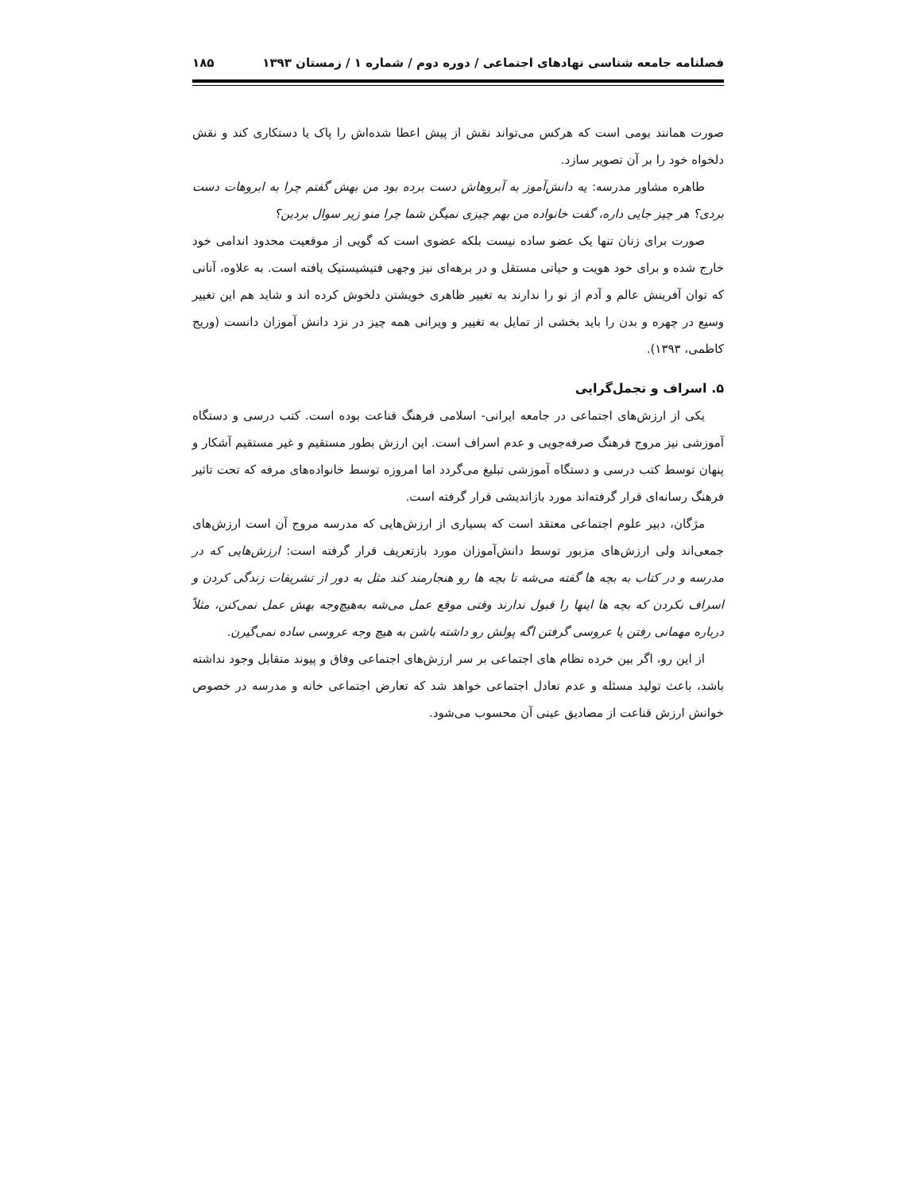فصلنامه جامعه شناسی نهادهای اجتماعی / دوره دوم / شماره ۱ / زمستان ۱۳۹۳ ۱۸۵
صورت همانند بومی است که هرکس می‌تواند نقش از پیش اعطا شده‌اش را پاک یا دستکاری کند و نقش دلخواه خود را بر آن تصویر سازد.
طاهره مشاور مدرسه: یه دانش‌آموز به آبروهاش دست برده بود من بهش گفتم چرا به ابروهات دست بردی؟ هر چیز جایی داره، گفت خانواده من بهم چیزی نمیگن شما چرا منو زیر سوال بردین؟
صورت برای زنان تنها یک عضو ساده نیست بلکه عضوی است که گویی از موقعیت محدود اندامی خود خارج شده و برای خود هویت و حیاتی مستقل و در برهه‌ای نیز وجهی فتیشیستیک یافته است. به علاوه، آنانی که توان آفرینش عالم و آدم از نو را ندارند به تغییر ظاهری خویشتن دلخوش کرده اند و شاید هم این تغییر وسیع در چهره و بدن را باید بخشی از تمایل به تغییر و ویرانی همه چیز در نزد دانش آموزان دانست (وریج کاظمی، ۱۳۹۳).
۵. اسراف و تجمل‌گرایی
یکی از ارزش‌های اجتماعی در جامعه ایرانی- اسلامی فرهنگ قناعت بوده است. کتب درسی و دستگاه آموزشی نیز مروج فرهنگ صرفه‌جویی و عدم اسراف است. این ارزش بطور مستقیم و غیر مستقیم آشکار و پنهان توسط کتب درسی و دستگاه آموزشی تبلیغ می‌گردد اما امروزه توسط خانواده‌های مرفه که تحت تاثیر فرهنگ رسانه‌ای قرار گرفته‌اند مورد بازاندیشی قرار گرفته است.
مژگان، دبیر علوم اجتماعی معتقد است که بسیاری از ارزش‌هایی که مدرسه مروج آن است ارزش‌های جمعی‌اند ولی ارزش‌های مزبور توسط دانش‌آموزان مورد بازتعریف قرار گرفته است: ارزش‌هایی که در مدرسه و در کتاب به بچه ها گفته می‌شه تا بچه ها رو هنجارمند کند مثل به دور از تشریفات زندگی کردن و اسراف نکردن که بچه ها اینها را قبول ندارند وقتی موقع عمل می‌شه به‌هیچ‌وجه بهش عمل نمی‌کنن، مثلاً درباره مهمانی رفتن یا عروسی گرفتن اگه پولش رو داشته باشن به هیچ وجه عروسی ساده نمی‌گیرن.
از این رو، اگر بین خرده نظام های اجتماعی بر سر ارزش‌های اجتماعی وفاق و پیوند متقابل وجود نداشته باشد، باعث تولید مسئله و عدم تعادل اجتماعی خواهد شد که تعارض اجتماعی خانه و مدرسه در خصوص خوانش ارزش قناعت از مصادیق عینی آن محسوب می‌شود.